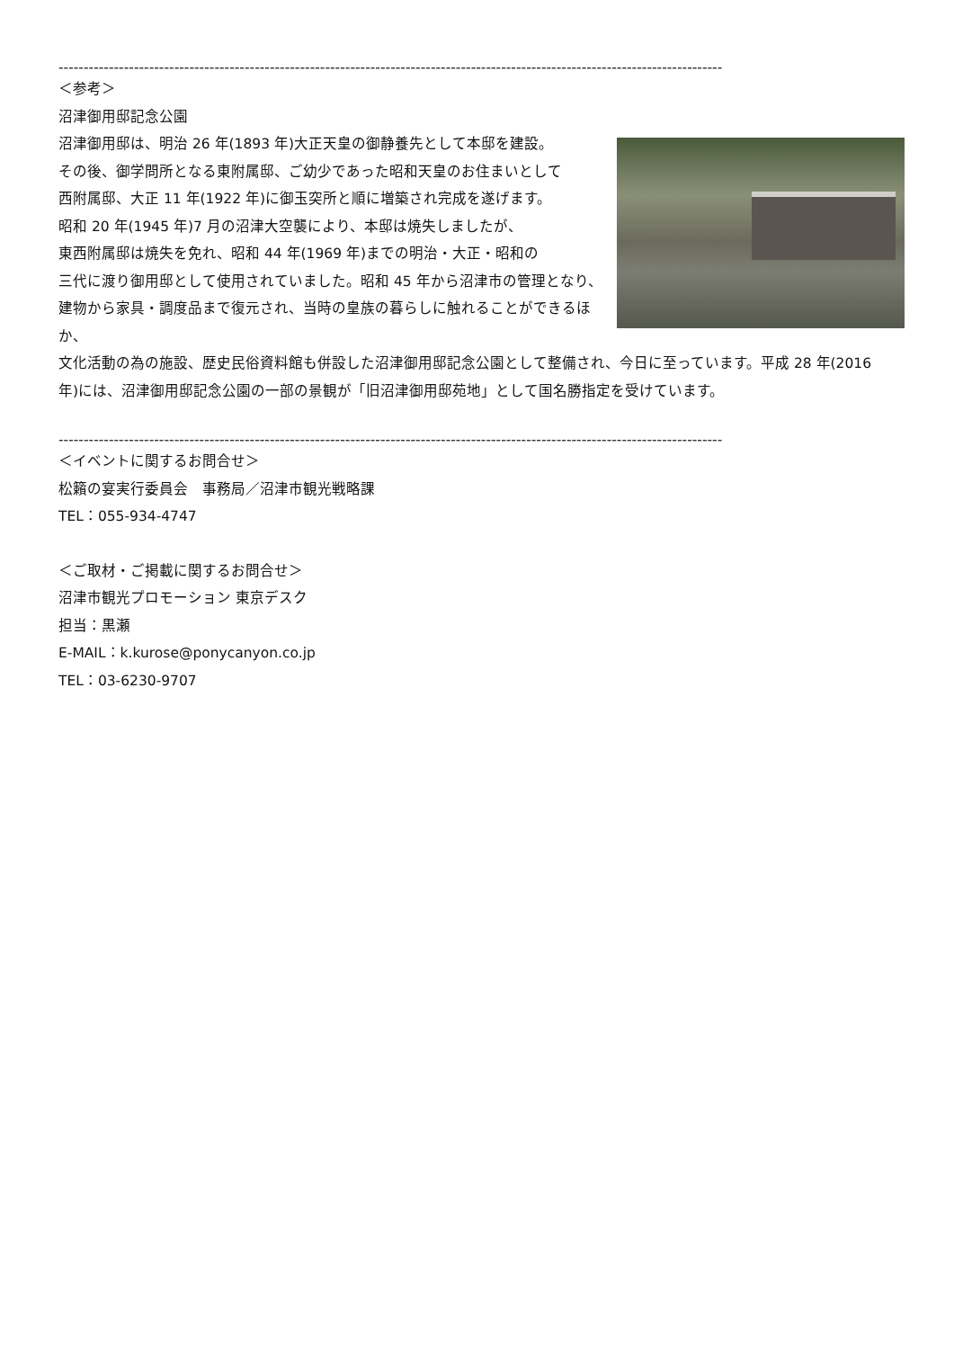------------------------------------------------------------------------------------------------------------------------------------
＜参考＞
沼津御用邸記念公園
沼津御用邸は、明治 26 年(1893 年)大正天皇の御静養先として本邸を建設。
その後、御学問所となる東附属邸、ご幼少であった昭和天皇のお住まいとして
西附属邸、大正 11 年(1922 年)に御玉突所と順に増築され完成を遂げます。
昭和 20 年(1945 年)7 月の沼津大空襲により、本邸は焼失しましたが、
東西附属邸は焼失を免れ、昭和 44 年(1969 年)までの明治・大正・昭和の
三代に渡り御用邸として使用されていました。昭和 45 年から沼津市の管理となり、
建物から家具・調度品まで復元され、当時の皇族の暮らしに触れることができるほか、
文化活動の為の施設、歴史民俗資料館も併設した沼津御用邸記念公園として整備され、今日に至っています。平成 28 年(2016 年)には、沼津御用邸記念公園の一部の景観が「旧沼津御用邸苑地」として国名勝指定を受けています。
------------------------------------------------------------------------------------------------------------------------------------
＜イベントに関するお問合せ＞
松籟の宴実行委員会　事務局／沼津市観光戦略課
TEL：055-934-4747
＜ご取材・ご掲載に関するお問合せ＞
沼津市観光プロモーション 東京デスク
担当：黒瀬
E-MAIL：k.kurose@ponycanyon.co.jp
TEL：03-6230-9707